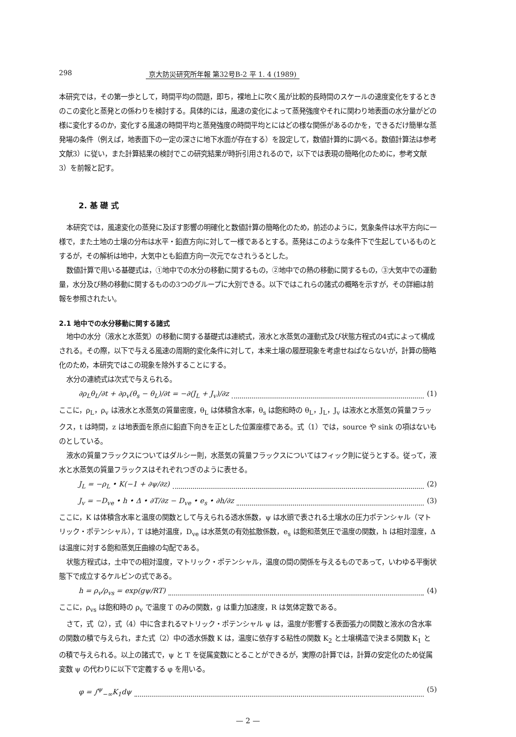298 京大防災研究所年報 第32号B-2 平 1. 4 (1989)
本研究では，その第一歩として，時間平均の問題，即ち，裸地上に吹く風が比較的長時間のスケールの速度変化をするときのこの変化と蒸発との係わりを検討する。具体的には，風速の変化によって蒸発強度やそれに関わり地表面の水分量がどの様に変化するのか，変化する風速の時間平均と蒸発強度の時間平均とにはどの様な関係があるのかを，できるだけ簡単な蒸発場の条件（例えば，地表面下の一定の深さに地下水面が存在する）を設定して，数値計算的に調べる。数値計算法は参考文献3）に従い，また計算結果の検討でこの研究結果が時折引用されるので，以下では表現の簡略化のために，参考文献3）を前報と記す。
2. 基 礎 式
本研究では，風速変化の蒸発に及ぼす影響の明確化と数値計算の簡略化のため，前述のように，気象条件は水平方向に一様で，また土地の土壌の分布は水平・鉛直方向に対して一様であるとする。蒸発はこのような条件下で生起しているものとするが，その解析は地中，大気中とも鉛直方向一次元でなされうるとした。
数値計算で用いる基礎式は，①地中での水分の移動に関するもの，②地中での熱の移動に関するもの，③大気中での運動量，水分及び熱の移動に関するものの3つのグループに大別できる。以下ではこれらの諸式の概略を示すが，その詳細は前報を参照されたい。
2.1 地中での水分移動に関する諸式
地中の水分（液水と水蒸気）の移動に関する基礎式は連続式，液水と水蒸気の運動式及び状態方程式の4式によって構成される。その際，以下で与える風速の周期的変化条件に対して，本来土壌の履歴現象を考慮せねばならないが，計算の簡略化のため，本研究ではこの現象を除外することにする。
水分の連続式は次式で与えられる。
∂ρ<sub>L</sub>θ<sub>L</sub>/∂t + ∂ρ<sub>v</sub>(θ<sub>s</sub> − θ<sub>L</sub>)/∂t = −∂(J<sub>L</sub> + J<sub>v</sub>)/∂z (1)
ここに，ρ<sub>L</sub>，ρ<sub>v</sub> は液水と水蒸気の質量密度，θ<sub>L</sub> は体積含水率，θ<sub>s</sub> は飽和時の θ<sub>L</sub>，J<sub>L</sub>，J<sub>v</sub> は液水と水蒸気の質量フラックス，t は時間，z は地表面を原点に鉛直下向きを正とした位置座標である。式（1）では，source や sink の項はないものとしている。
液水の質量フラックスについてはダルシー則，水蒸気の質量フラックスについてはフィック則に従うとする。従って，液水と水蒸気の質量フラックスはそれぞれつぎのように表せる。
J<sub>L</sub> = −ρ<sub>L</sub> • K(−1 + ∂ψ/∂z) (2)
J<sub>v</sub> = −D<sub>ve</sub> • h • Δ • ∂T/∂z − D<sub>ve</sub> • e<sub>s</sub> • ∂h/∂z (3)
ここに，K は体積含水率と温度の関数として与えられる透水係数，ψ は水頭で表される土壌水の圧力ポテンシャル（マトリック・ポテンシャル），T は絶対温度，D<sub>ve</sub> は水蒸気の有効拡散係数，e<sub>s</sub> は飽和蒸気圧で温度の関数，h は相対湿度，Δ は温度に対する飽和蒸気圧曲線の勾配である。
状態方程式は，土中での相対湿度，マトリック・ポテンシャル，温度の間の関係を与えるものであって，いわゆる平衡状態下で成立するケルビンの式である。
h = ρ<sub>v</sub>/ρ<sub>vs</sub> = exp(gψ/RT) (4)
ここに，ρ<sub>vs</sub> は飽和時の ρ<sub>v</sub> で温度 T のみの関数，g は重力加速度，R は気体定数である。
さて，式（2），式（4）中に含まれるマトリック・ポテンシャル ψ は，温度が影響する表面張力の関数と液水の含水率の関数の積で与えられ，また式（2）中の透水係数 K は，温度に依存する粘性の関数 K<sub>2</sub> と土壌構造で決まる関数 K<sub>1</sub> との積で与えられる。以上の諸式で，ψ と T を従属変数にとることができるが，実際の計算では，計算の安定化のため従属変数 ψ の代わりに以下で定義する φ を用いる。
φ = ∫<sup>ψ</sup><sub>−∞</sub>K<sub>1</sub>dψ (5)
— 2 —